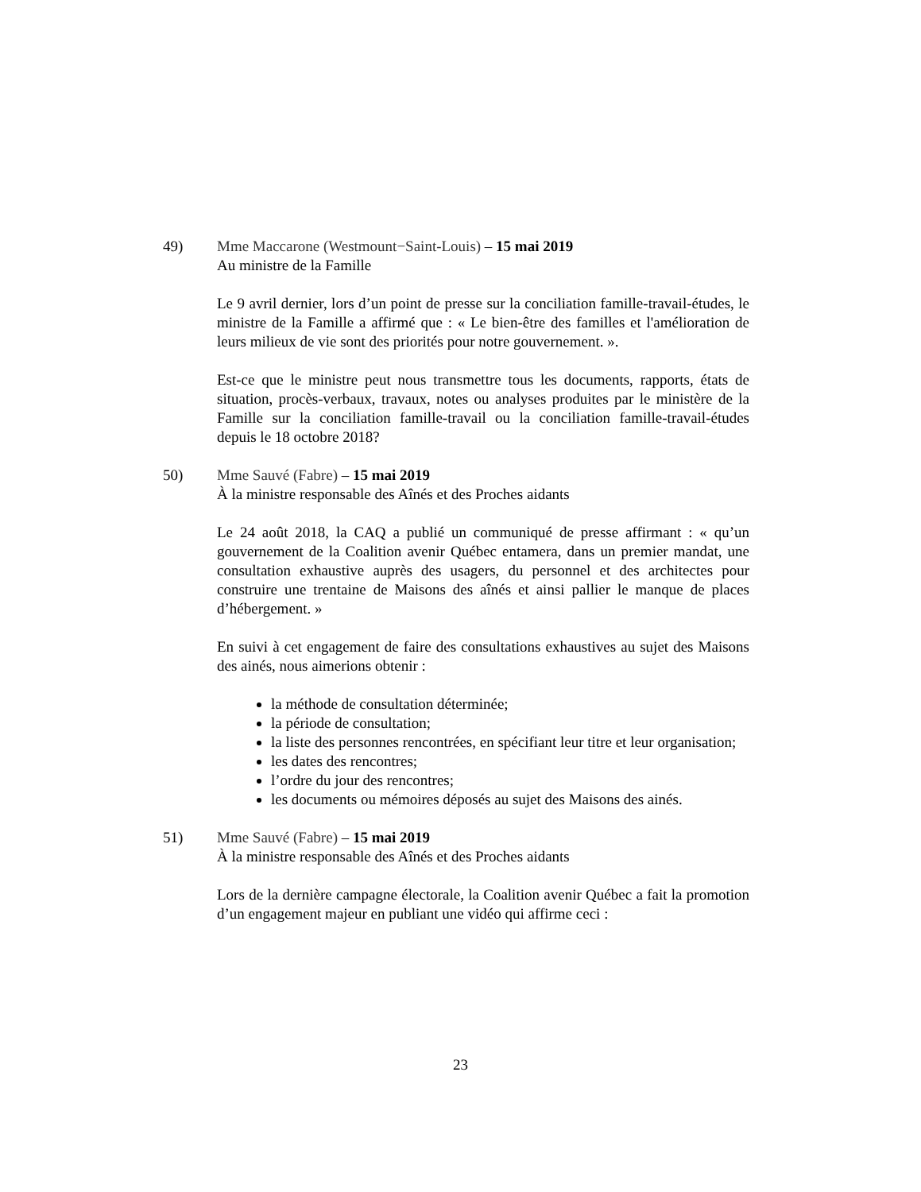49) Mme Maccarone (Westmount−Saint-Louis) – 15 mai 2019
Au ministre de la Famille
Le 9 avril dernier, lors d’un point de presse sur la conciliation famille-travail-études, le ministre de la Famille a affirmé que : « Le bien-être des familles et l'amélioration de leurs milieux de vie sont des priorités pour notre gouvernement. ».
Est-ce que le ministre peut nous transmettre tous les documents, rapports, états de situation, procès-verbaux, travaux, notes ou analyses produites par le ministère de la Famille sur la conciliation famille-travail ou la conciliation famille-travail-études depuis le 18 octobre 2018?
50) Mme Sauvé (Fabre) – 15 mai 2019
À la ministre responsable des Aînés et des Proches aidants
Le 24 août 2018, la CAQ a publié un communiqué de presse affirmant : « qu’un gouvernement de la Coalition avenir Québec entamera, dans un premier mandat, une consultation exhaustive auprès des usagers, du personnel et des architectes pour construire une trentaine de Maisons des aînés et ainsi pallier le manque de places d’hébergement. »
En suivi à cet engagement de faire des consultations exhaustives au sujet des Maisons des ainés, nous aimerions obtenir :
la méthode de consultation déterminée;
la période de consultation;
la liste des personnes rencontrées, en spécifiant leur titre et leur organisation;
les dates des rencontres;
l’ordre du jour des rencontres;
les documents ou mémoires déposés au sujet des Maisons des ainés.
51) Mme Sauvé (Fabre) – 15 mai 2019
À la ministre responsable des Aînés et des Proches aidants
Lors de la dernière campagne électorale, la Coalition avenir Québec a fait la promotion d’un engagement majeur en publiant une vidéo qui affirme ceci :
23